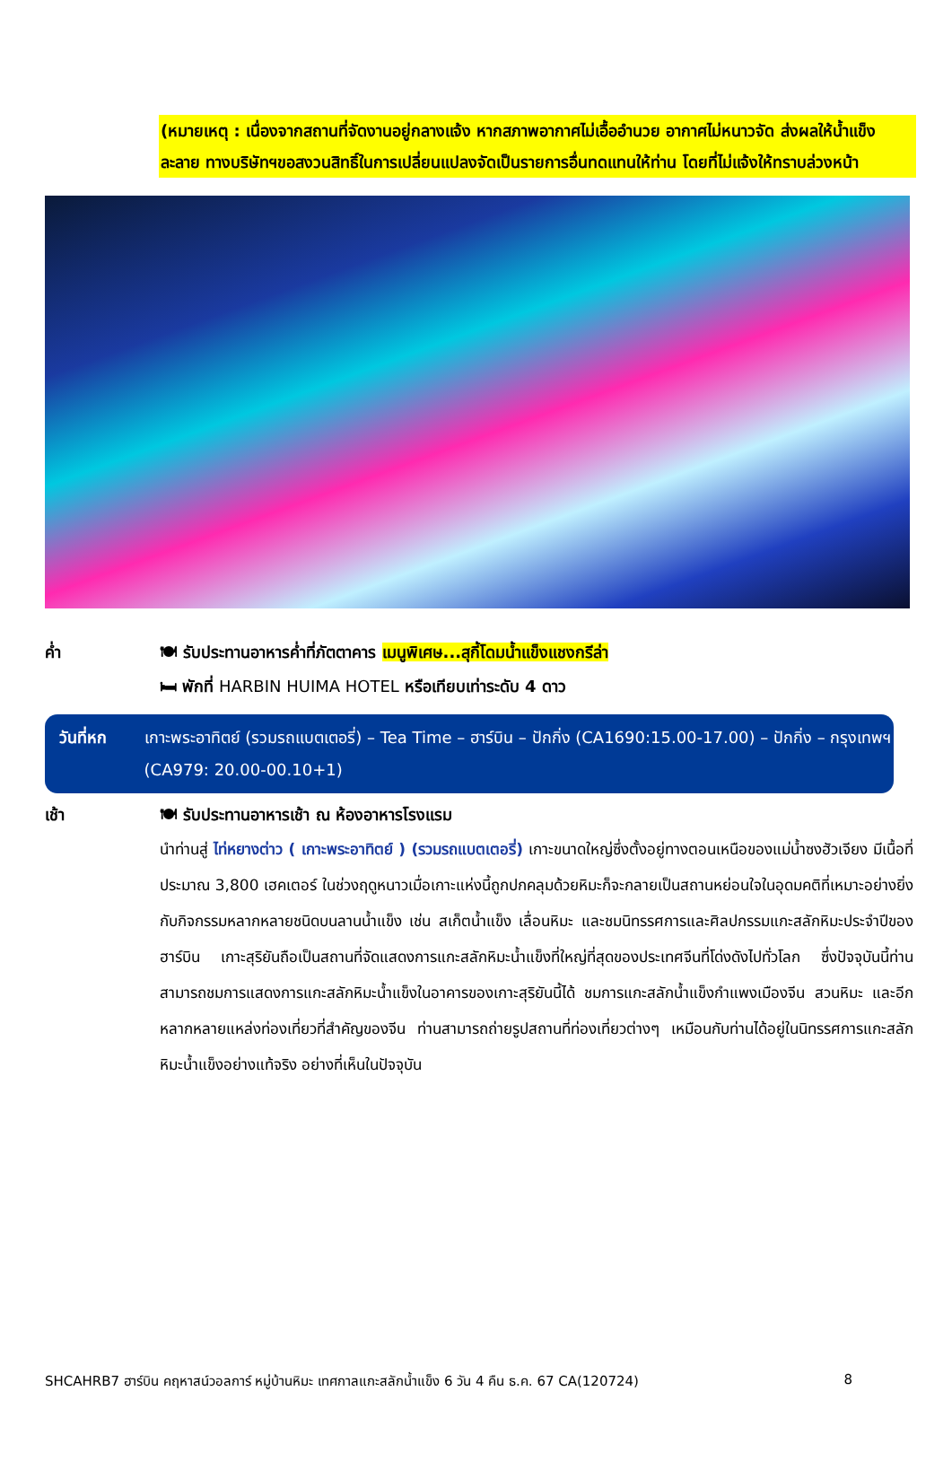(หมายเหตุ : เนื่องจากสถานที่จัดงานอยู่กลางแจ้ง หากสภาพอากาศไม่เอื้ออำนวย อากาศไม่หนาวจัด ส่งผลให้น้ำแข็งละลาย ทางบริษัทฯขอสงวนสิทธิ์ในการเปลี่ยนแปลงจัดเป็นรายการอื่นทดแทนให้ท่าน โดยที่ไม่แจ้งให้ทราบล่วงหน้า
ค่ำ 🍽 รับประทานอาหารค่ำที่ภัตตาคาร เมนูพิเศษ...สุกี้โดมน้ำแข็งแชงกรีล่า
🛏 พักที่ HARBIN HUIMA HOTEL หรือเทียบเท่าระดับ 4 ดาว
วันที่หก เกาะพระอาทิตย์ (รวมรถแบตเตอรี่) – Tea Time – ฮาร์บิน – ปักกิ่ง (CA1690:15.00-17.00) – ปักกิ่ง – กรุงเทพฯ (CA979: 20.00-00.10+1)
เช้า 🍽 รับประทานอาหารเช้า ณ ห้องอาหารโรงแรม
นำท่านสู่ ไท่หยางต่าว ( เกาะพระอาทิตย์ ) (รวมรถแบตเตอรี่) เกาะขนาดใหญ่ซึ่งตั้งอยู่ทางตอนเหนือของแม่น้ำซงฮัวเจียง มีเนื้อที่ประมาณ 3,800 เฮคเตอร์ ในช่วงฤดูหนาวเมื่อเกาะแห่งนี้ถูกปกคลุมด้วยหิมะก็จะกลายเป็นสถานหย่อนใจในอุดมคติที่เหมาะอย่างยิ่งกับกิจกรรมหลากหลายชนิดบนลานน้ำแข็ง เช่น สเก็ตน้ำแข็ง เลื่อนหิมะ และชมนิทรรศการและศิลปกรรมแกะสลักหิมะประจำปีของฮาร์บิน เกาะสุริยันถือเป็นสถานที่จัดแสดงการแกะสลักหิมะน้ำแข็งที่ใหญ่ที่สุดของประเทศจีนที่โด่งดังไปทั่วโลก ซึ่งปัจจุบันนี้ท่านสามารถชมการแสดงการแกะสลักหิมะน้ำแข็งในอาคารของเกาะสุริยันนี้ได้ ชมการแกะสลักน้ำแข็งกำแพงเมืองจีน สวนหิมะ และอีกหลากหลายแหล่งท่องเที่ยวที่สำคัญของจีน ท่านสามารถถ่ายรูปสถานที่ท่องเที่ยวต่างๆ เหมือนกับท่านได้อยู่ในนิทรรศการแกะสลักหิมะน้ำแข็งอย่างแท้จริง อย่างที่เห็นในปัจจุบัน
SHCAHRB7 ฮาร์บิน คฤหาสน์วอลการ์ หมู่บ้านหิมะ เทศกาลแกะสลักน้ำแข็ง 6 วัน 4 คืน ธ.ค. 67 CA(120724) 8